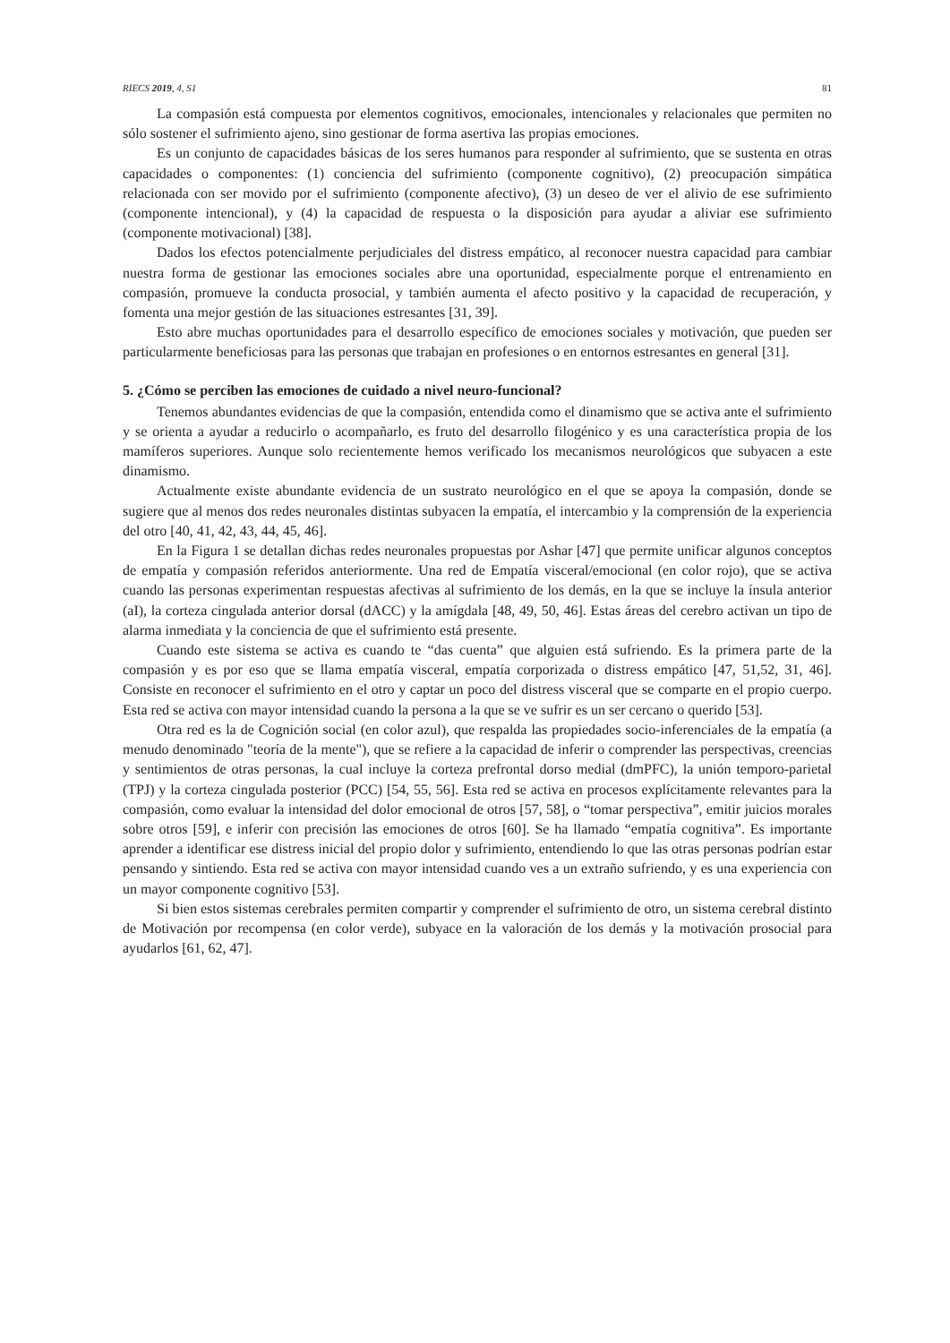RIECS 2019, 4, S1 81
La compasión está compuesta por elementos cognitivos, emocionales, intencionales y relacionales que permiten no sólo sostener el sufrimiento ajeno, sino gestionar de forma asertiva las propias emociones.
Es un conjunto de capacidades básicas de los seres humanos para responder al sufrimiento, que se sustenta en otras capacidades o componentes: (1) conciencia del sufrimiento (componente cognitivo), (2) preocupación simpática relacionada con ser movido por el sufrimiento (componente afectivo), (3) un deseo de ver el alivio de ese sufrimiento (componente intencional), y (4) la capacidad de respuesta o la disposición para ayudar a aliviar ese sufrimiento (componente motivacional) [38].
Dados los efectos potencialmente perjudiciales del distress empático, al reconocer nuestra capacidad para cambiar nuestra forma de gestionar las emociones sociales abre una oportunidad, especialmente porque el entrenamiento en compasión, promueve la conducta prosocial, y también aumenta el afecto positivo y la capacidad de recuperación, y fomenta una mejor gestión de las situaciones estresantes [31, 39].
Esto abre muchas oportunidades para el desarrollo específico de emociones sociales y motivación, que pueden ser particularmente beneficiosas para las personas que trabajan en profesiones o en entornos estresantes en general [31].
5. ¿Cómo se perciben las emociones de cuidado a nivel neuro-funcional?
Tenemos abundantes evidencias de que la compasión, entendida como el dinamismo que se activa ante el sufrimiento y se orienta a ayudar a reducirlo o acompañarlo, es fruto del desarrollo filogénico y es una característica propia de los mamíferos superiores. Aunque solo recientemente hemos verificado los mecanismos neurológicos que subyacen a este dinamismo.
Actualmente existe abundante evidencia de un sustrato neurológico en el que se apoya la compasión, donde se sugiere que al menos dos redes neuronales distintas subyacen la empatía, el intercambio y la comprensión de la experiencia del otro [40, 41, 42, 43, 44, 45, 46].
En la Figura 1 se detallan dichas redes neuronales propuestas por Ashar [47] que permite unificar algunos conceptos de empatía y compasión referidos anteriormente. Una red de Empatía visceral/emocional (en color rojo), que se activa cuando las personas experimentan respuestas afectivas al sufrimiento de los demás, en la que se incluye la ínsula anterior (aI), la corteza cingulada anterior dorsal (dACC) y la amígdala [48, 49, 50, 46]. Estas áreas del cerebro activan un tipo de alarma inmediata y la conciencia de que el sufrimiento está presente.
Cuando este sistema se activa es cuando te “das cuenta” que alguien está sufriendo. Es la primera parte de la compasión y es por eso que se llama empatía visceral, empatía corporizada o distress empático [47, 51,52, 31, 46]. Consiste en reconocer el sufrimiento en el otro y captar un poco del distress visceral que se comparte en el propio cuerpo. Esta red se activa con mayor intensidad cuando la persona a la que se ve sufrir es un ser cercano o querido [53].
Otra red es la de Cognición social (en color azul), que respalda las propiedades socio-inferenciales de la empatía (a menudo denominado "teoría de la mente"), que se refiere a la capacidad de inferir o comprender las perspectivas, creencias y sentimientos de otras personas, la cual incluye la corteza prefrontal dorso medial (dmPFC), la unión temporo-parietal (TPJ) y la corteza cingulada posterior (PCC) [54, 55, 56]. Esta red se activa en procesos explícitamente relevantes para la compasión, como evaluar la intensidad del dolor emocional de otros [57, 58], o “tomar perspectiva”, emitir juicios morales sobre otros [59], e inferir con precisión las emociones de otros [60]. Se ha llamado “empatía cognitiva”. Es importante aprender a identificar ese distress inicial del propio dolor y sufrimiento, entendiendo lo que las otras personas podrían estar pensando y sintiendo. Esta red se activa con mayor intensidad cuando ves a un extraño sufriendo, y es una experiencia con un mayor componente cognitivo [53].
Si bien estos sistemas cerebrales permiten compartir y comprender el sufrimiento de otro, un sistema cerebral distinto de Motivación por recompensa (en color verde), subyace en la valoración de los demás y la motivación prosocial para ayudarlos [61, 62, 47].